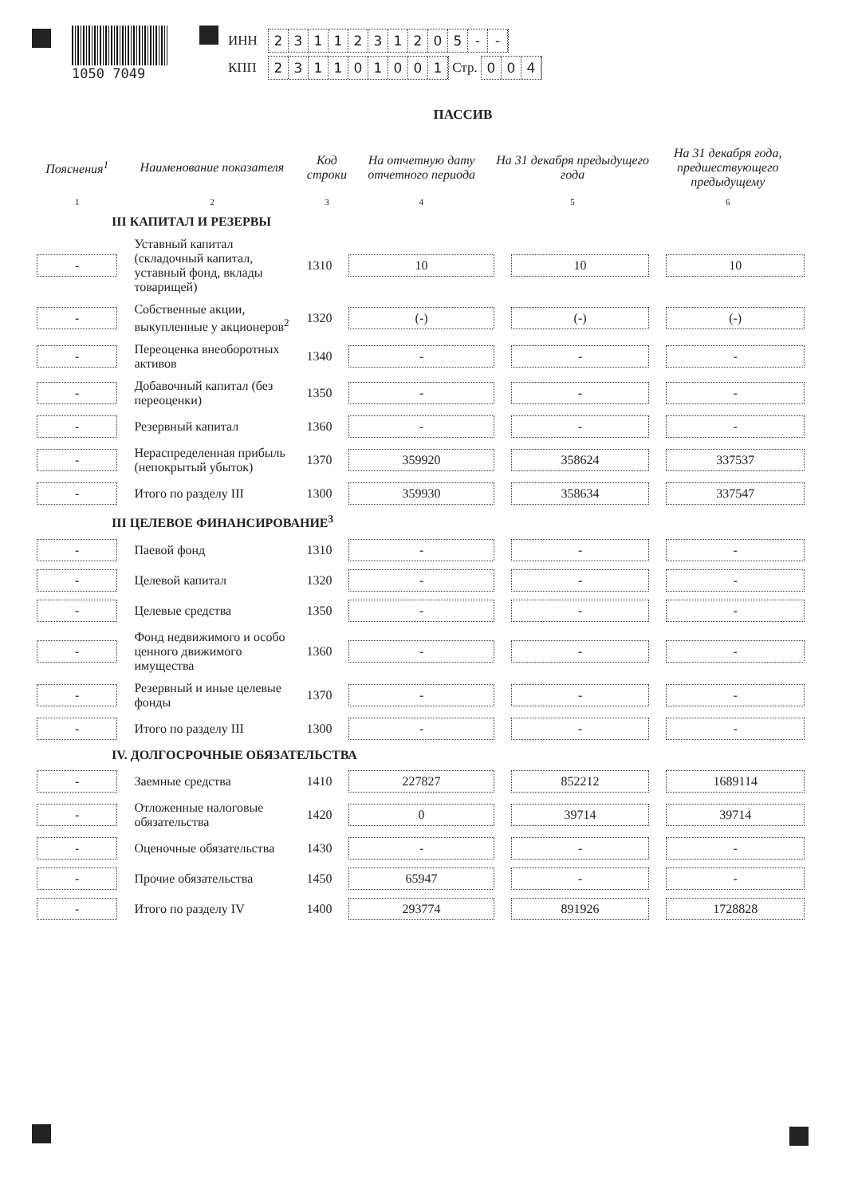1050 7049
ИНН 2311231205 - -
КПП 231101001 Стр. 004
ПАССИВ
| Пояснения<sup>1</sup> | Наименование показателя | Код строки | На отчетную дату отчетного периода | На 31 декабря предыдущего года | На 31 декабря года, предшествующего предыдущему |
| --- | --- | --- | --- | --- | --- |
| 1 | 2 | 3 | 4 | 5 | 6 |
| III КАПИТАЛ И РЕЗЕРВЫ | | | | | |
| - | Уставный капитал (складочный капитал, уставный фонд, вклады товарищей) | 1310 | 10 | 10 | 10 |
| - | Собственные акции, выкупленные у акционеров<sup>2</sup> | 1320 | (-) | (-) | (-) |
| - | Переоценка внеоборотных активов | 1340 | - | - | - |
| - | Добавочный капитал (без переоценки) | 1350 | - | - | - |
| - | Резервный капитал | 1360 | - | - | - |
| - | Нераспределенная прибыль (непокрытый убыток) | 1370 | 359920 | 358624 | 337537 |
| - | Итого по разделу III | 1300 | 359930 | 358634 | 337547 |
| III ЦЕЛЕВОЕ ФИНАНСИРОВАНИЕ<sup>3</sup> | | | | | |
| - | Паевой фонд | 1310 | - | - | - |
| - | Целевой капитал | 1320 | - | - | - |
| - | Целевые средства | 1350 | - | - | - |
| - | Фонд недвижимого и особо ценного движимого имущества | 1360 | - | - | - |
| - | Резервный и иные целевые фонды | 1370 | - | - | - |
| - | Итого по разделу III | 1300 | - | - | - |
| IV. ДОЛГОСРОЧНЫЕ ОБЯЗАТЕЛЬСТВА | | | | | |
| - | Заемные средства | 1410 | 227827 | 852212 | 1689114 |
| - | Отложенные налоговые обязательства | 1420 | 0 | 39714 | 39714 |
| - | Оценочные обязательства | 1430 | - | - | - |
| - | Прочие обязательства | 1450 | 65947 | - | - |
| - | Итого по разделу IV | 1400 | 293774 | 891926 | 1728828 |